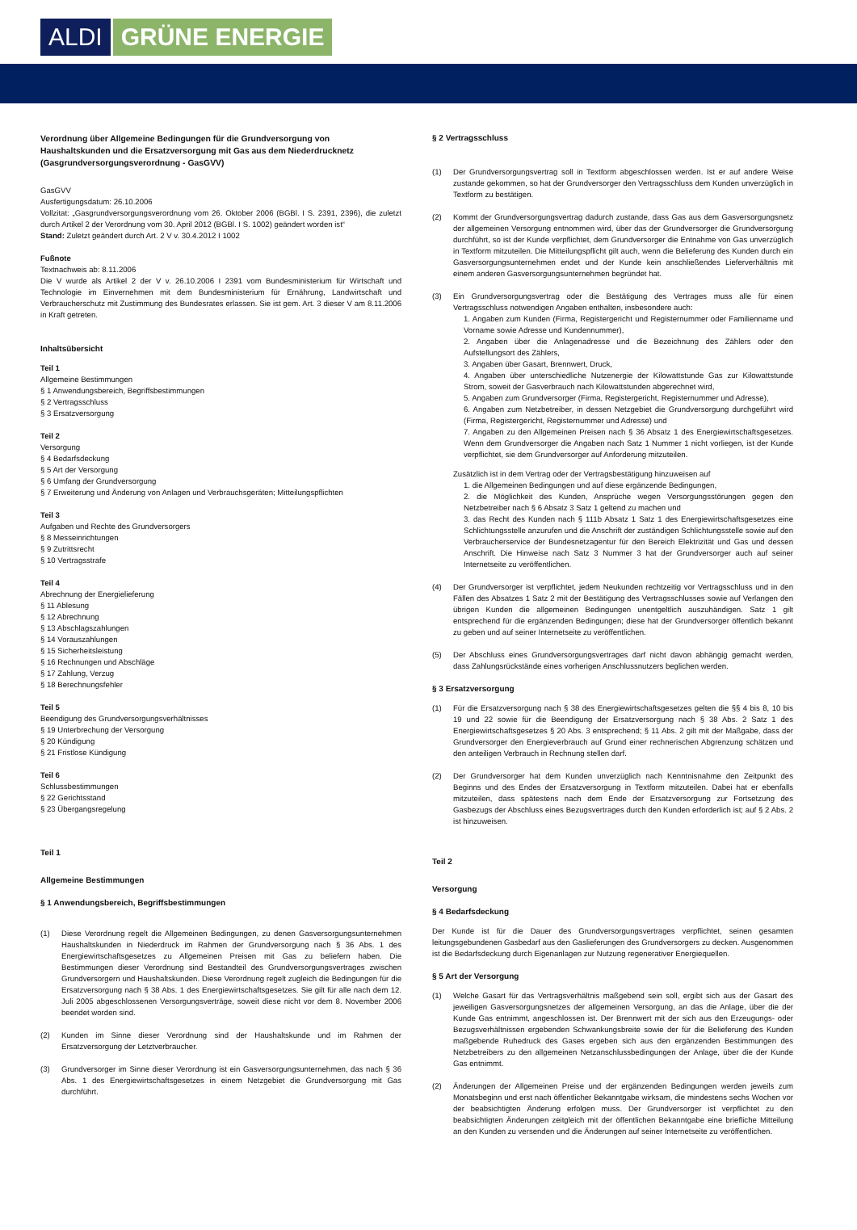ALDI GRÜNE ENERGIE
Verordnung über Allgemeine Bedingungen für die Grundversorgung von Haushaltskunden und die Ersatzversorgung mit Gas aus dem Niederdrucknetz (Gasgrundversorgungsverordnung - GasGVV)
GasGVV
Ausfertigungsdatum: 26.10.2006
Vollzitat: „Gasgrundversorgungsverordnung vom 26. Oktober 2006 (BGBl. I S. 2391, 2396), die zuletzt durch Artikel 2 der Verordnung vom 30. April 2012 (BGBl. I S. 1002) geändert worden ist“
Stand: Zuletzt geändert durch Art. 2 V v. 30.4.2012 I 1002
Fußnote
Textnachweis ab: 8.11.2006
Die V wurde als Artikel 2 der V v. 26.10.2006 I 2391 vom Bundesministerium für Wirtschaft und Technologie im Einvernehmen mit dem Bundesministerium für Ernährung, Landwirtschaft und Verbraucherschutz mit Zustimmung des Bundesrates erlassen. Sie ist gem. Art. 3 dieser V am 8.11.2006 in Kraft getreten.
Inhaltsübersicht
Teil 1
Allgemeine Bestimmungen
§ 1 Anwendungsbereich, Begriffsbestimmungen
§ 2 Vertragsschluss
§ 3 Ersatzversorgung
Teil 2
Versorgung
§ 4 Bedarfsdeckung
§ 5 Art der Versorgung
§ 6 Umfang der Grundversorgung
§ 7 Erweiterung und Änderung von Anlagen und Verbrauchsgeräten; Mitteilungspflichten
Teil 3
Aufgaben und Rechte des Grundversorgers
§ 8 Messeinrichtungen
§ 9 Zutrittsrecht
§ 10 Vertragsstrafe
Teil 4
Abrechnung der Energielieferung
§ 11 Ablesung
§ 12 Abrechnung
§ 13 Abschlagszahlungen
§ 14 Vorauszahlungen
§ 15 Sicherheitsleistung
§ 16 Rechnungen und Abschläge
§ 17 Zahlung, Verzug
§ 18 Berechnungsfehler
Teil 5
Beendigung des Grundversorgungsverhältnisses
§ 19 Unterbrechung der Versorgung
§ 20 Kündigung
§ 21 Fristlose Kündigung
Teil 6
Schlussbestimmungen
§ 22 Gerichtsstand
§ 23 Übergangsregelung
Teil 1
Allgemeine Bestimmungen
§ 1 Anwendungsbereich, Begriffsbestimmungen
(1) Diese Verordnung regelt die Allgemeinen Bedingungen, zu denen Gasversorgungsunter­nehmen Haushaltskunden in Niederdruck im Rahmen der Grundversorgung nach § 36 Abs. 1 des Energiewirtschaftsgesetzes zu Allgemeinen Preisen mit Gas zu beliefern haben. Die Bestimmungen dieser Verordnung sind Bestandteil des Grundversorgungsvertrages zwischen Grundversorgern und Haushaltskunden. Diese Verordnung regelt zugleich die Bedingungen für die Ersatzversorgung nach § 38 Abs. 1 des Energiewirtschaftsgesetzes. Sie gilt für alle nach dem 12. Juli 2005 abgeschlossenen Versorgungsverträge, soweit diese nicht vor dem 8. November 2006 beendet worden sind.
(2) Kunden im Sinne dieser Verordnung sind der Haushaltskunde und im Rahmen der Ersatzversorgung der Letztverbraucher.
(3) Grundversorger im Sinne dieser Verordnung ist ein Gasversorgungsunternehmen, das nach § 36 Abs. 1 des Energiewirtschaftsgesetzes in einem Netzgebiet die Grundversorgung mit Gas durchführt.
§ 2 Vertragsschluss
(1) Der Grundversorgungsvertrag soll in Textform abgeschlossen werden. Ist er auf andere Weise zustande gekommen, so hat der Grundversorger den Vertragsschluss dem Kunden unverzüglich in Textform zu bestätigen.
(2) Kommt der Grundversorgungsvertrag dadurch zustande, dass Gas aus dem Gasversorgungsnetz der allgemeinen Versorgung entnommen wird, über das der Grundversorger die Grund­versorgung durchführt, so ist der Kunde verpflichtet, dem Grundversorger die Entnahme von Gas unverzüglich in Textform mitzuteilen. Die Mitteilungspflicht gilt auch, wenn die Belieferung des Kunden durch ein Gasversorgungsunternehmen endet und der Kunde kein anschließendes Lieferverhältnis mit einem anderen Gasversorgungsunternehmen begründet hat.
(3) Ein Grundversorgungsvertrag oder die Bestätigung des Vertrages muss alle für einen Vertragsschluss notwendigen Angaben enthalten, insbesondere auch:
1. Angaben zum Kunden (Firma, Registergericht und Registernummer oder Familienname und Vorname sowie Adresse und Kundennummer),
2. Angaben über die Anlagenadresse und die Bezeichnung des Zählers oder den Aufstellungsort des Zählers,
3. Angaben über Gasart, Brennwert, Druck,
4. Angaben über unterschiedliche Nutzenergie der Kilowattstunde Gas zur Kilowattstunde Strom, soweit der Gasverbrauch nach Kilowattstunden abgerechnet wird,
5. Angaben zum Grundversorger (Firma, Registergericht, Registernummer und Adresse),
6. Angaben zum Netzbetreiber, in dessen Netzgebiet die Grundversorgung durchgeführt wird (Firma, Registergericht, Registernummer und Adresse) und
7. Angaben zu den Allgemeinen Preisen nach § 36 Absatz 1 des Energiewirtschaftsgesetzes. Wenn dem Grundversorger die Angaben nach Satz 1 Nummer 1 nicht vorliegen, ist der Kunde verpflichtet, sie dem Grundversorger auf Anforderung mitzuteilen.
Zusätzlich ist in dem Vertrag oder der Vertragsbestätigung hinzuweisen auf
1. die Allgemeinen Bedingungen und auf diese ergänzende Bedingungen,
2. die Möglichkeit des Kunden, Ansprüche wegen Versorgungsstörungen gegen den Netzbetreiber nach § 6 Absatz 3 Satz 1 geltend zu machen und
3. das Recht des Kunden nach § 111b Absatz 1 Satz 1 des Energiewirtschaftsgesetzes eine Schlichtungsstelle anzurufen und die Anschrift der zuständigen Schlichtungsstelle sowie auf den Verbraucherservice der Bundesnetzagentur für den Bereich Elektrizität und Gas und dessen Anschrift. Die Hinweise nach Satz 3 Nummer 3 hat der Grundversorger auch auf seiner Internetseite zu veröffentlichen.
(4) Der Grundversorger ist verpflichtet, jedem Neukunden rechtzeitig vor Vertragsschluss und in den Fällen des Absatzes 1 Satz 2 mit der Bestätigung des Vertragsschlusses sowie auf Verlangen den übrigen Kunden die allgemeinen Bedingungen unentgeltlich auszuhändigen. Satz 1 gilt entsprechend für die ergänzenden Bedingungen; diese hat der Grundversorger öffentlich bekannt zu geben und auf seiner Internetseite zu veröffentlichen.
(5) Der Abschluss eines Grundversorgungsvertrages darf nicht davon abhängig gemacht werden, dass Zahlungsrückstände eines vorherigen Anschlussnutzers beglichen werden.
§ 3 Ersatzversorgung
(1) Für die Ersatzversorgung nach § 38 des Energiewirtschaftsgesetzes gelten die §§ 4 bis 8, 10 bis 19 und 22 sowie für die Beendigung der Ersatzversorgung nach § 38 Abs. 2 Satz 1 des Energiewirtschaftsgesetzes § 20 Abs. 3 entsprechend; § 11 Abs. 2 gilt mit der Maßgabe, dass der Grundversorger den Energieverbrauch auf Grund einer rechnerischen Abgrenzung schätzen und den anteiligen Verbrauch in Rechnung stellen darf.
(2) Der Grundversorger hat dem Kunden unverzüglich nach Kenntnisnahme den Zeitpunkt des Beginns und des Endes der Ersatzversorgung in Textform mitzuteilen. Dabei hat er ebenfalls mitzuteilen, dass spätestens nach dem Ende der Ersatzversorgung zur Fortsetzung des Gasbezugs der Abschluss eines Bezugsvertrages durch den Kunden erforderlich ist; auf § 2 Abs. 2 ist hinzuweisen.
Teil 2
Versorgung
§ 4 Bedarfsdeckung
Der Kunde ist für die Dauer des Grundversorgungsvertrages verpflichtet, seinen gesamten leitungsgebundenen Gasbedarf aus den Gaslieferungen des Grundversorgers zu decken. Ausgenommen ist die Bedarfsdeckung durch Eigenanlagen zur Nutzung regenerativer Energiequellen.
§ 5 Art der Versorgung
(1) Welche Gasart für das Vertragsverhältnis maßgebend sein soll, ergibt sich aus der Gasart des jeweiligen Gasversorgungsnetzes der allgemeinen Versorgung, an das die Anlage, über die der Kunde Gas entnimmt, angeschlossen ist. Der Brennwert mit der sich aus den Erzeugungs- oder Bezugsverhältnissen ergebenden Schwankungsbreite sowie der für die Belieferung des Kunden maßgebende Ruhedruck des Gases ergeben sich aus den ergänzenden Bestimmungen des Netzbetreibers zu den allgemeinen Netzanschlussbedingungen der Anlage, über die der Kunde Gas entnimmt.
(2) Änderungen der Allgemeinen Preise und der ergänzenden Bedingungen werden jeweils zum Monatsbeginn und erst nach öffentlicher Bekanntgabe wirksam, die mindestens sechs Wochen vor der beabsichtigten Änderung erfolgen muss. Der Grundversorger ist verpflichtet zu den beabsichtigten Änderungen zeitgleich mit der öffentlichen Bekanntgabe eine briefliche Mitteilung an den Kunden zu versenden und die Änderungen auf seiner Internetseite zu veröffentlichen.